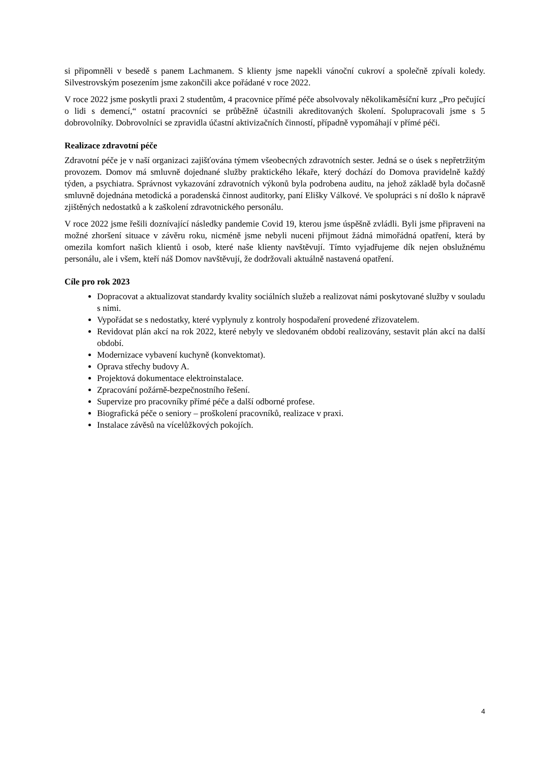si připomněli v besedě s panem Lachmanem. S klienty jsme napekli vánoční cukroví a společně zpívali koledy. Silvestrovským posezením jsme zakončili akce pořádané v roce 2022.
V roce 2022 jsme poskytli praxi 2 studentům, 4 pracovnice přímé péče absolvovaly několikaměsíční kurz „Pro pečující o lidi s demencí,“ ostatní pracovníci se průběžně účastnili akreditovaných školení. Spolupracovali jsme s 5 dobrovolníky. Dobrovolníci se zpravidla účastní aktivizačních činností, případně vypomáhají v přímé péči.
Realizace zdravotní péče
Zdravotní péče je v naší organizaci zajišťována týmem všeobecných zdravotních sester. Jedná se o úsek s nepřetržitým provozem. Domov má smluvně dojednané služby praktického lékaře, který dochází do Domova pravidelně každý týden, a psychiatra. Správnost vykazování zdravotních výkonů byla podrobena auditu, na jehož základě byla dočasně smluvně dojednána metodická a poradenská činnost auditorky, paní Elišky Válkové. Ve spolupráci s ní došlo k nápravě zjištěných nedostatků a k zaškolení zdravotnického personálu.
V roce 2022 jsme řešili doznívající následky pandemie Covid 19, kterou jsme úspěšně zvládli. Byli jsme připraveni na možné zhoršení situace v závěru roku, nicméně jsme nebyli nuceni přijmout žádná mimořádná opatření, která by omezila komfort našich klientů i osob, které naše klienty navštěvují. Tímto vyjadřujeme dík nejen obslužnému personálu, ale i všem, kteří náš Domov navštěvují, že dodržovali aktuálně nastavená opatření.
Cíle pro rok 2023
Dopracovat a aktualizovat standardy kvality sociálních služeb a realizovat námi poskytované služby v souladu s nimi.
Vypořádat se s nedostatky, které vyplynuly z kontroly hospodaření provedené zřizovatelem.
Revidovat plán akcí na rok 2022, které nebyly ve sledovaném období realizovány, sestavit plán akcí na další období.
Modernizace vybavení kuchyně (konvektomat).
Oprava střechy budovy A.
Projektová dokumentace elektroinstalace.
Zpracování požárně-bezpečnostního řešení.
Supervize pro pracovníky přímé péče a další odborné profese.
Biografická péče o seniory – proškolení pracovníků, realizace v praxi.
Instalace závěsů na vícelůžkových pokojích.
4